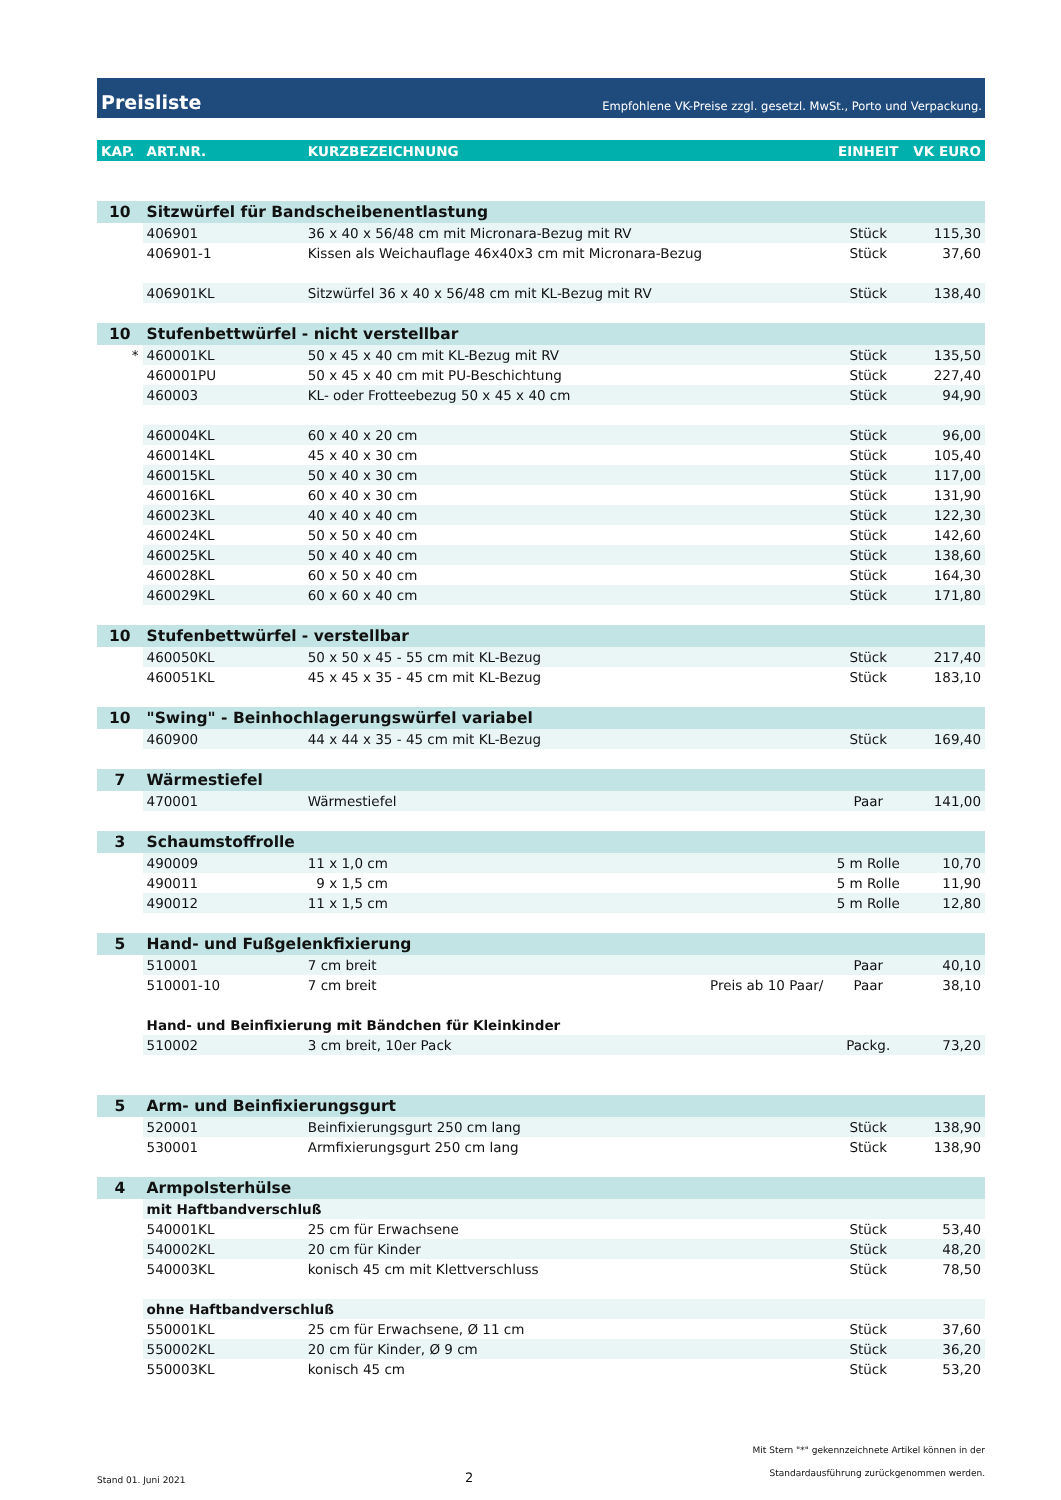Preisliste Empfohlene VK-Preise zzgl. gesetzl. MwSt., Porto und Verpackung.
| KAP. | ART.NR. | KURZBEZEICHNUNG | | EINHEIT | VK EURO |
| --- | --- | --- | --- | --- | --- |
| 10 | Sitzwürfel für Bandscheibenentlastung | | | | |
| | 406901 | 36 x 40 x 56/48 cm mit Micronara-Bezug mit RV | | Stück | 115,30 |
| | 406901-1 | Kissen als Weichauflage 46x40x3 cm mit Micronara-Bezug | | Stück | 37,60 |
| | 406901KL | Sitzwürfel 36 x 40 x 56/48 cm mit KL-Bezug mit RV | | Stück | 138,40 |
| 10 | Stufenbettwürfel - nicht verstellbar | | | | |
| * | 460001KL | 50 x 45 x 40 cm mit KL-Bezug mit RV | | Stück | 135,50 |
| | 460001PU | 50 x 45 x 40 cm mit PU-Beschichtung | | Stück | 227,40 |
| | 460003 | KL- oder Frotteebezug 50 x 45 x 40 cm | | Stück | 94,90 |
| | 460004KL | 60 x 40 x 20 cm | | Stück | 96,00 |
| | 460014KL | 45 x 40 x 30 cm | | Stück | 105,40 |
| | 460015KL | 50 x 40 x 30 cm | | Stück | 117,00 |
| | 460016KL | 60 x 40 x 30 cm | | Stück | 131,90 |
| | 460023KL | 40 x 40 x 40 cm | | Stück | 122,30 |
| | 460024KL | 50 x 50 x 40 cm | | Stück | 142,60 |
| | 460025KL | 50 x 40 x 40 cm | | Stück | 138,60 |
| | 460028KL | 60 x 50 x 40 cm | | Stück | 164,30 |
| | 460029KL | 60 x 60 x 40 cm | | Stück | 171,80 |
| 10 | Stufenbettwürfel - verstellbar | | | | |
| | 460050KL | 50 x 50 x 45 - 55 cm mit KL-Bezug | | Stück | 217,40 |
| | 460051KL | 45 x 45 x 35 - 45 cm mit KL-Bezug | | Stück | 183,10 |
| 10 | "Swing" - Beinhochlagerungswürfel variabel | | | | |
| | 460900 | 44 x 44 x 35 - 45 cm mit KL-Bezug | | Stück | 169,40 |
| 7 | Wärmestiefel | | | | |
| | 470001 | Wärmestiefel | | Paar | 141,00 |
| 3 | Schaumstoffrolle | | | | |
| | 490009 | 11 x 1,0 cm | | 5 m Rolle | 10,70 |
| | 490011 | 9 x 1,5 cm | | 5 m Rolle | 11,90 |
| | 490012 | 11 x 1,5 cm | | 5 m Rolle | 12,80 |
| 5 | Hand- und Fußgelenkfixierung | | | | |
| | 510001 | 7 cm breit | | Paar | 40,10 |
| | 510001-10 | 7 cm breit | Preis ab 10 Paar/ | Paar | 38,10 |
| | Hand- und Beinfixierung mit Bändchen für Kleinkinder | | | | |
| | 510002 | 3 cm breit, 10er Pack | | Packg. | 73,20 |
| 5 | Arm- und Beinfixierungsgurt | | | | |
| | 520001 | Beinfixierungsgurt 250 cm lang | | Stück | 138,90 |
| | 530001 | Armfixierungsgurt 250 cm lang | | Stück | 138,90 |
| 4 | Armpolsterhülse | | | | |
| | mit Haftbandverschluß | | | | |
| | 540001KL | 25 cm für Erwachsene | | Stück | 53,40 |
| | 540002KL | 20 cm für Kinder | | Stück | 48,20 |
| | 540003KL | konisch 45 cm mit Klettverschluss | | Stück | 78,50 |
| | ohne Haftbandverschluß | | | | |
| | 550001KL | 25 cm für Erwachsene, Ø 11 cm | | Stück | 37,60 |
| | 550002KL | 20 cm für Kinder, Ø 9 cm | | Stück | 36,20 |
| | 550003KL | konisch 45 cm | | Stück | 53,20 |
Stand 01. Juni 2021 2 Mit Stern "*" gekennzeichnete Artikel können in der
Standardausführung zurückgenommen werden.